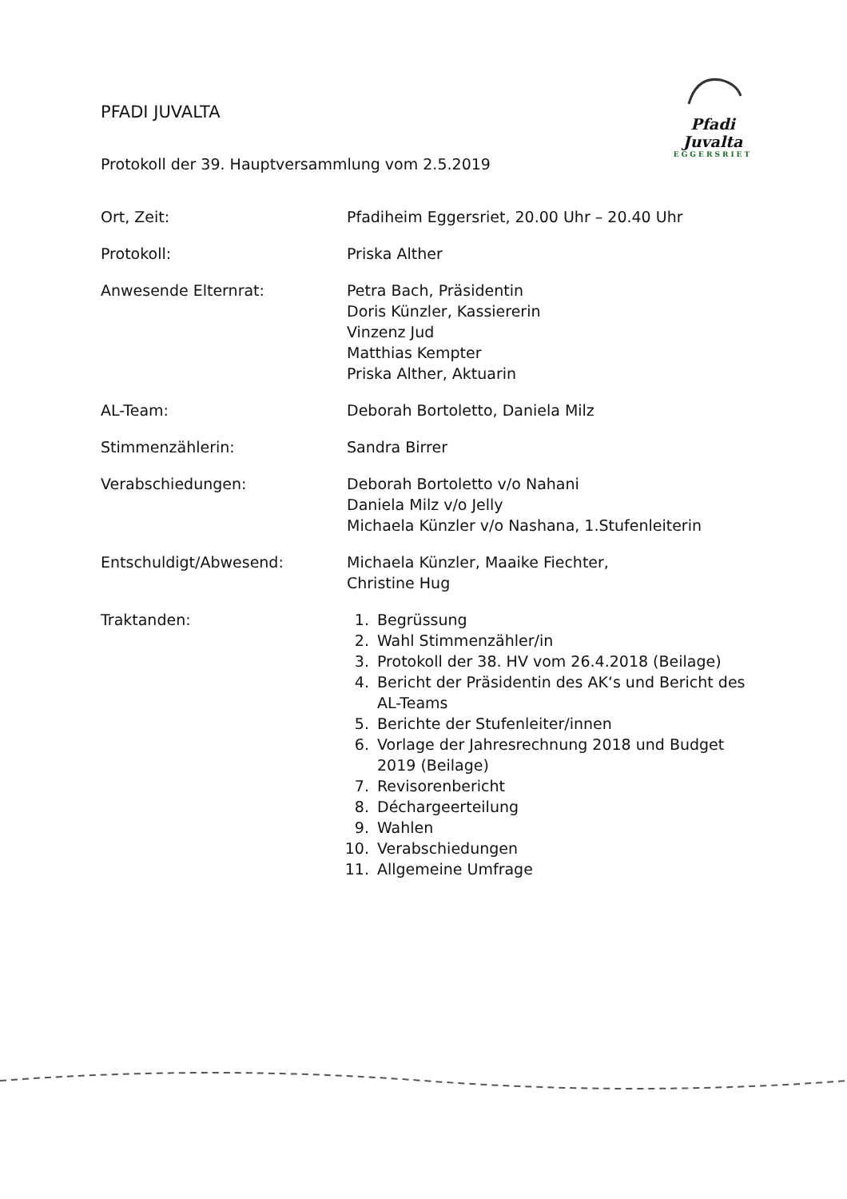PFADI JUVALTA
Protokoll der 39. Hauptversammlung vom 2.5.2019
Pfadi
Juvalta
EGGERSRIET
Ort, Zeit: Pfadiheim Eggersriet, 20.00 Uhr – 20.40 Uhr
Protokoll: Priska Alther
Anwesende Elternrat: Petra Bach, Präsidentin
Doris Künzler, Kassiererin
Vinzenz Jud
Matthias Kempter
Priska Alther, Aktuarin
AL-Team: Deborah Bortoletto, Daniela Milz
Stimmenzählerin: Sandra Birrer
Verabschiedungen: Deborah Bortoletto v/o Nahani
Daniela Milz v/o Jelly
Michaela Künzler v/o Nashana, 1.Stufenleiterin
Entschuldigt/Abwesend: Michaela Künzler, Maaike Fiechter,
Christine Hug
Traktanden: 1. Begrüssung
2. Wahl Stimmenzähler/in
3. Protokoll der 38. HV vom 26.4.2018 (Beilage)
4. Bericht der Präsidentin des AK‘s und Bericht des AL-Teams
5. Berichte der Stufenleiter/innen
6. Vorlage der Jahresrechnung 2018 und Budget 2019 (Beilage)
7. Revisorenbericht
8. Déchargeerteilung
9. Wahlen
10. Verabschiedungen
11. Allgemeine Umfrage